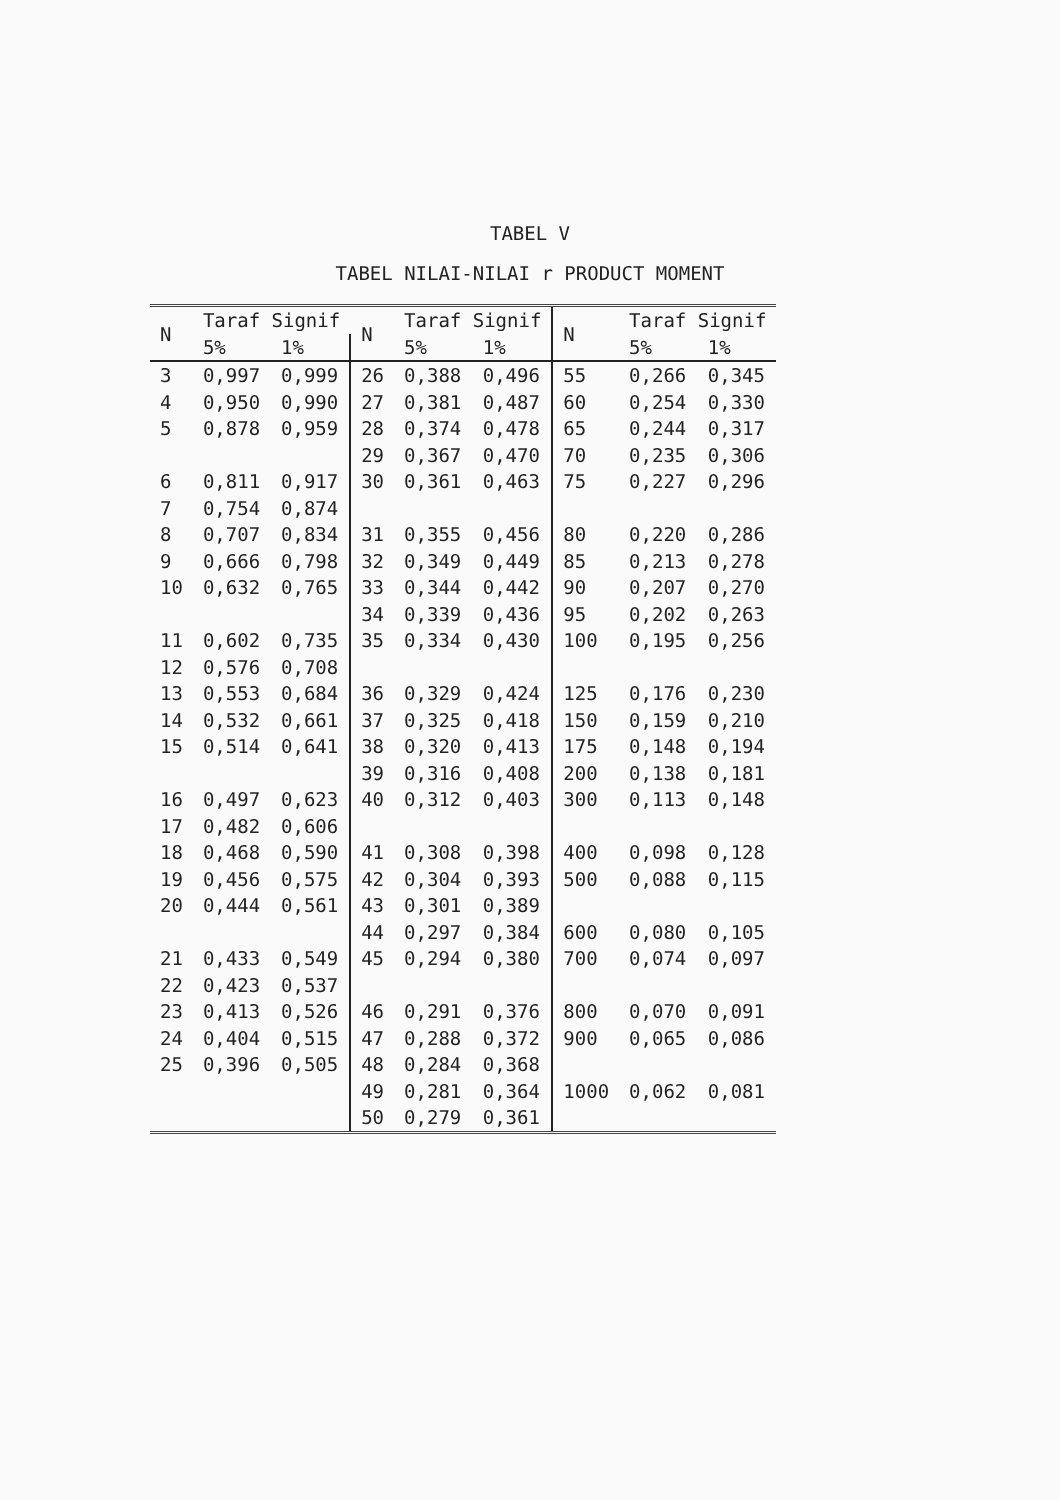TABEL V
TABEL NILAI-NILAI r PRODUCT MOMENT
| N | Taraf Signif | | N | Taraf Signif | | N | Taraf Signif | |
| --- | --- | --- | --- | --- | --- | --- | --- | --- |
| | 5% | 1% | | 5% | 1% | | 5% | 1% |
| 3 | 0,997 | 0,999 | 26 | 0,388 | 0,496 | 55 | 0,266 | 0,345 |
| 4 | 0,950 | 0,990 | 27 | 0,381 | 0,487 | 60 | 0,254 | 0,330 |
| 5 | 0,878 | 0,959 | 28 | 0,374 | 0,478 | 65 | 0,244 | 0,317 |
| | | | 29 | 0,367 | 0,470 | 70 | 0,235 | 0,306 |
| 6 | 0,811 | 0,917 | 30 | 0,361 | 0,463 | 75 | 0,227 | 0,296 |
| 7 | 0,754 | 0,874 | | | | | | |
| 8 | 0,707 | 0,834 | 31 | 0,355 | 0,456 | 80 | 0,220 | 0,286 |
| 9 | 0,666 | 0,798 | 32 | 0,349 | 0,449 | 85 | 0,213 | 0,278 |
| 10 | 0,632 | 0,765 | 33 | 0,344 | 0,442 | 90 | 0,207 | 0,270 |
| | | | 34 | 0,339 | 0,436 | 95 | 0,202 | 0,263 |
| 11 | 0,602 | 0,735 | 35 | 0,334 | 0,430 | 100 | 0,195 | 0,256 |
| 12 | 0,576 | 0,708 | | | | | | |
| 13 | 0,553 | 0,684 | 36 | 0,329 | 0,424 | 125 | 0,176 | 0,230 |
| 14 | 0,532 | 0,661 | 37 | 0,325 | 0,418 | 150 | 0,159 | 0,210 |
| 15 | 0,514 | 0,641 | 38 | 0,320 | 0,413 | 175 | 0,148 | 0,194 |
| | | | 39 | 0,316 | 0,408 | 200 | 0,138 | 0,181 |
| 16 | 0,497 | 0,623 | 40 | 0,312 | 0,403 | 300 | 0,113 | 0,148 |
| 17 | 0,482 | 0,606 | | | | | | |
| 18 | 0,468 | 0,590 | 41 | 0,308 | 0,398 | 400 | 0,098 | 0,128 |
| 19 | 0,456 | 0,575 | 42 | 0,304 | 0,393 | 500 | 0,088 | 0,115 |
| 20 | 0,444 | 0,561 | 43 | 0,301 | 0,389 | | | |
| | | | 44 | 0,297 | 0,384 | 600 | 0,080 | 0,105 |
| 21 | 0,433 | 0,549 | 45 | 0,294 | 0,380 | 700 | 0,074 | 0,097 |
| 22 | 0,423 | 0,537 | | | | | | |
| 23 | 0,413 | 0,526 | 46 | 0,291 | 0,376 | 800 | 0,070 | 0,091 |
| 24 | 0,404 | 0,515 | 47 | 0,288 | 0,372 | 900 | 0,065 | 0,086 |
| 25 | 0,396 | 0,505 | 48 | 0,284 | 0,368 | | | |
| | | | 49 | 0,281 | 0,364 | 1000 | 0,062 | 0,081 |
| | | | 50 | 0,279 | 0,361 | | | |